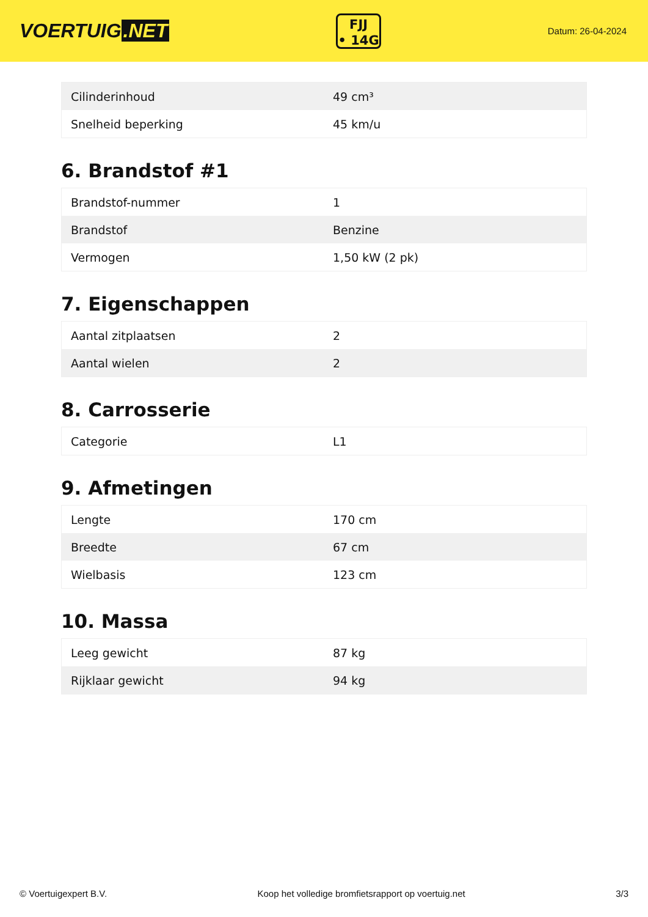VOERTUIG.NET
FJJ
• 14G
Datum: 26-04-2024
| Cilinderinhoud | 49 cm³ |
| Snelheid beperking | 45 km/u |
6. Brandstof #1
| Brandstof-nummer | 1 |
| Brandstof | Benzine |
| Vermogen | 1,50 kW (2 pk) |
7. Eigenschappen
| Aantal zitplaatsen | 2 |
| Aantal wielen | 2 |
8. Carrosserie
| Categorie | L1 |
9. Afmetingen
| Lengte | 170 cm |
| Breedte | 67 cm |
| Wielbasis | 123 cm |
10. Massa
| Leeg gewicht | 87 kg |
| Rijklaar gewicht | 94 kg |
© Voertuigexpert B.V. Koop het volledige bromfietsrapport op voertuig.net 3/3